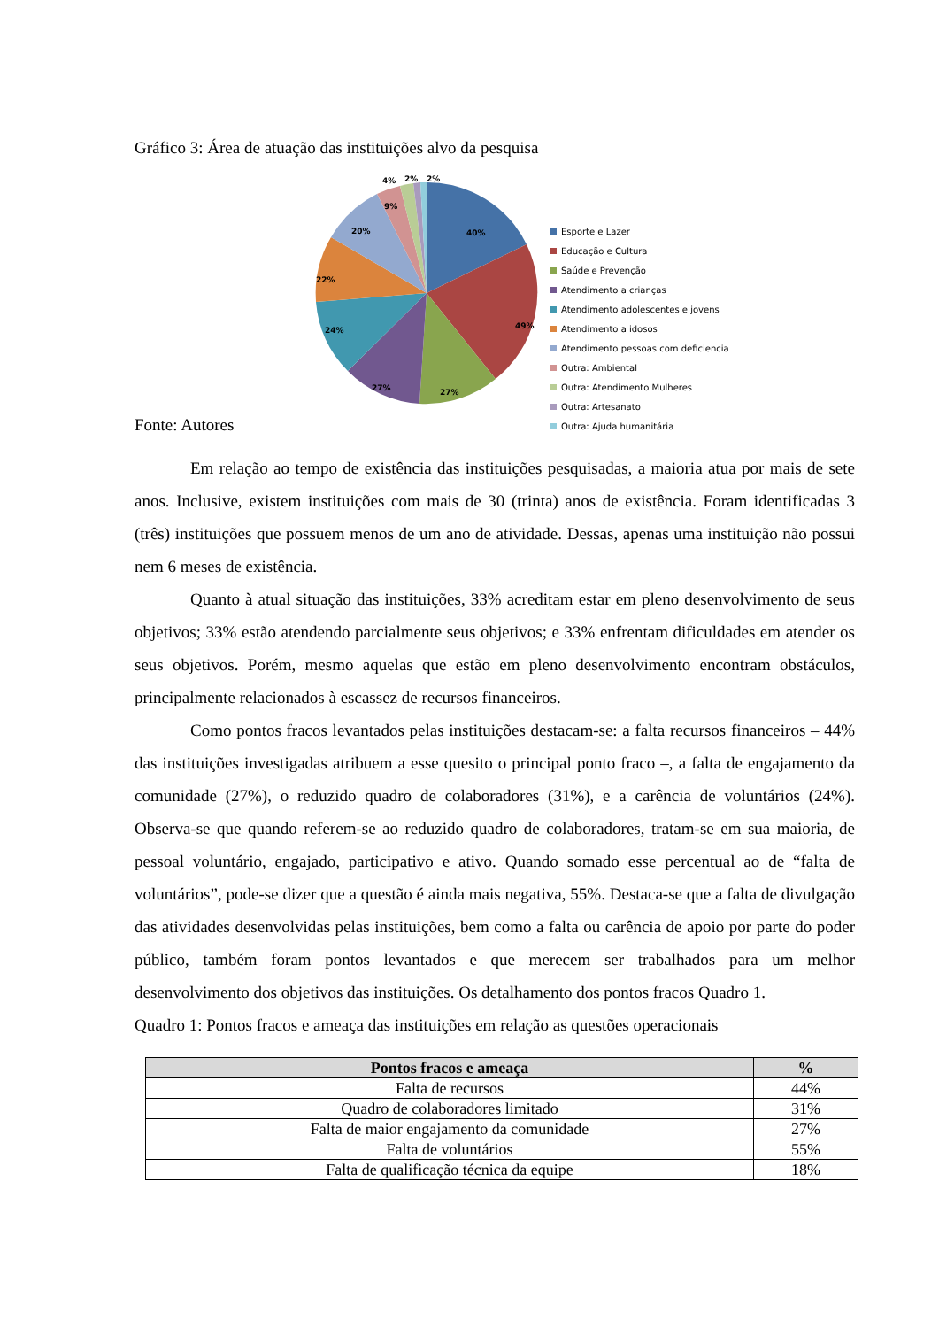Gráfico 3: Área de atuação das instituições alvo da pesquisa
40%
49%
27%
27%
24%
22%
20%
9%
4%
2%
2%
Esporte e Lazer
Educação e Cultura
Saúde e Prevenção
Atendimento a crianças
Atendimento adolescentes e jovens
Atendimento a idosos
Atendimento pessoas com deficiencia
Outra: Ambiental
Outra: Atendimento Mulheres
Outra: Artesanato
Outra: Ajuda humanitária
Fonte: Autores
Em relação ao tempo de existência das instituições pesquisadas, a maioria atua por mais de sete anos. Inclusive, existem instituições com mais de 30 (trinta) anos de existência. Foram identificadas 3 (três) instituições que possuem menos de um ano de atividade. Dessas, apenas uma instituição não possui nem 6 meses de existência.
Quanto à atual situação das instituições, 33% acreditam estar em pleno desenvolvimento de seus objetivos; 33% estão atendendo parcialmente seus objetivos; e 33% enfrentam dificuldades em atender os seus objetivos. Porém, mesmo aquelas que estão em pleno desenvolvimento encontram obstáculos, principalmente relacionados à escassez de recursos financeiros.
Como pontos fracos levantados pelas instituições destacam-se: a falta recursos financeiros – 44% das instituições investigadas atribuem a esse quesito o principal ponto fraco –, a falta de engajamento da comunidade (27%), o reduzido quadro de colaboradores (31%), e a carência de voluntários (24%). Observa-se que quando referem-se ao reduzido quadro de colaboradores, tratam-se em sua maioria, de pessoal voluntário, engajado, participativo e ativo. Quando somado esse percentual ao de “falta de voluntários”, pode-se dizer que a questão é ainda mais negativa, 55%. Destaca-se que a falta de divulgação das atividades desenvolvidas pelas instituições, bem como a falta ou carência de apoio por parte do poder público, também foram pontos levantados e que merecem ser trabalhados para um melhor desenvolvimento dos objetivos das instituições. Os detalhamento dos pontos fracos Quadro 1.
Quadro 1: Pontos fracos e ameaça das instituições em relação as questões operacionais
| Pontos fracos e ameaça | % |
| --- | --- |
| Falta de recursos | 44% |
| Quadro de colaboradores limitado | 31% |
| Falta de maior engajamento da comunidade | 27% |
| Falta de voluntários | 55% |
| Falta de qualificação técnica da equipe | 18% |